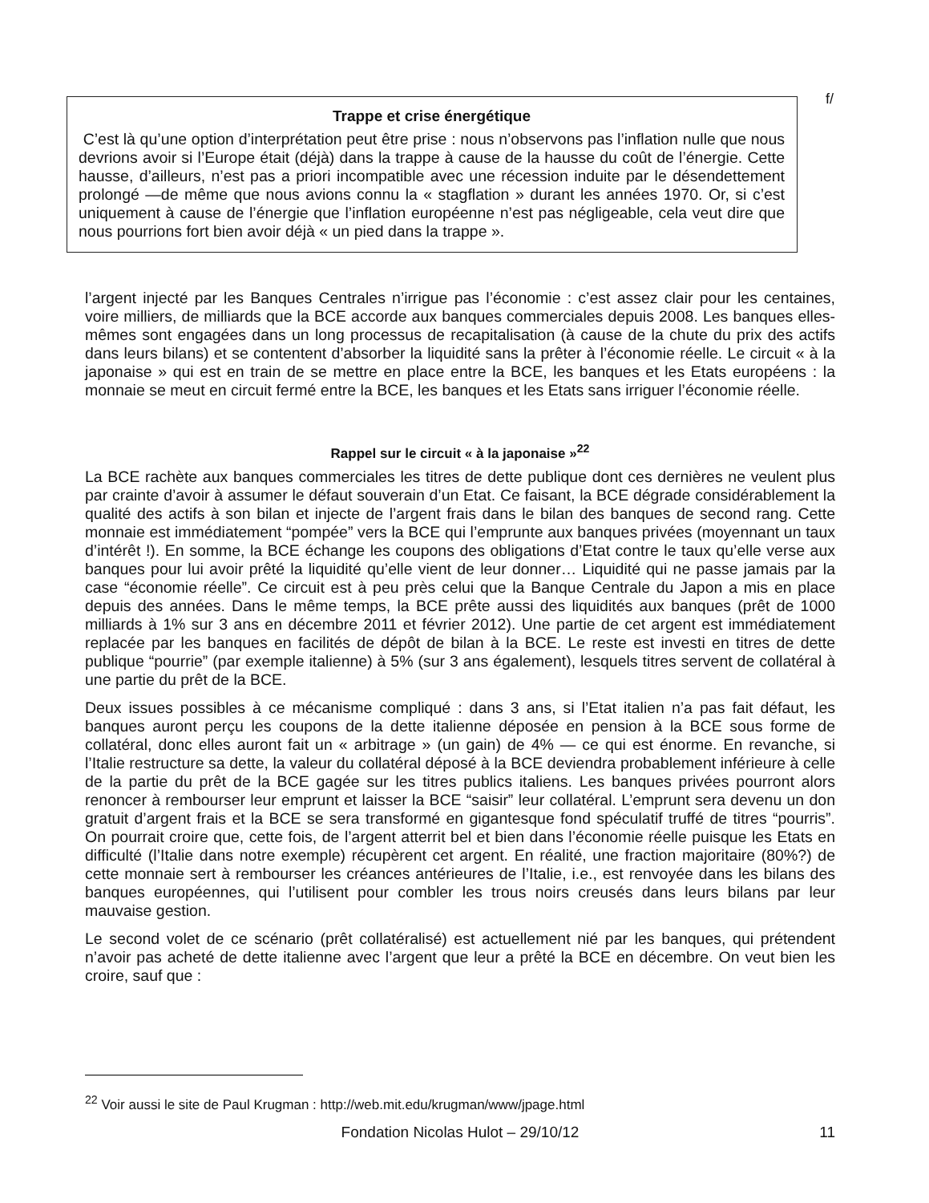f/
Trappe et crise énergétique
C’est là qu’une option d’interprétation peut être prise : nous n’observons pas l’inflation nulle que nous devrions avoir si l’Europe était (déjà) dans la trappe à cause de la hausse du coût de l’énergie. Cette hausse, d’ailleurs, n’est pas a priori incompatible avec une récession induite par le désendettement prolongé —de même que nous avions connu la « stagflation » durant les années 1970. Or, si c’est uniquement à cause de l’énergie que l’inflation européenne n’est pas négligeable, cela veut dire que nous pourrions fort bien avoir déjà « un pied dans la trappe ».
l’argent injecté par les Banques Centrales n’irrigue pas l’économie : c’est assez clair pour les centaines, voire milliers, de milliards que la BCE accorde aux banques commerciales depuis 2008. Les banques elles-mêmes sont engagées dans un long processus de recapitalisation (à cause de la chute du prix des actifs dans leurs bilans) et se contentent d’absorber la liquidité sans la prêter à l’économie réelle. Le circuit « à la japonaise » qui est en train de se mettre en place entre la BCE, les banques et les Etats européens : la monnaie se meut en circuit fermé entre la BCE, les banques et les Etats sans irriguer l’économie réelle.
Rappel sur le circuit « à la japonaise »<sup>22</sup>
La BCE rachète aux banques commerciales les titres de dette publique dont ces dernières ne veulent plus par crainte d’avoir à assumer le défaut souverain d’un Etat. Ce faisant, la BCE dégrade considérablement la qualité des actifs à son bilan et injecte de l’argent frais dans le bilan des banques de second rang. Cette monnaie est immédiatement “pompée” vers la BCE qui l’emprunte aux banques privées (moyennant un taux d’intérêt !). En somme, la BCE échange les coupons des obligations d’Etat contre le taux qu’elle verse aux banques pour lui avoir prêté la liquidité qu’elle vient de leur donner… Liquidité qui ne passe jamais par la case “économie réelle”. Ce circuit est à peu près celui que la Banque Centrale du Japon a mis en place depuis des années. Dans le même temps, la BCE prête aussi des liquidités aux banques (prêt de 1000 milliards à 1% sur 3 ans en décembre 2011 et février 2012). Une partie de cet argent est immédiatement replacée par les banques en facilités de dépôt de bilan à la BCE. Le reste est investi en titres de dette publique “pourrie” (par exemple italienne) à 5% (sur 3 ans également), lesquels titres servent de collatéral à une partie du prêt de la BCE.
Deux issues possibles à ce mécanisme compliqué : dans 3 ans, si l’Etat italien n’a pas fait défaut, les banques auront perçu les coupons de la dette italienne déposée en pension à la BCE sous forme de collatéral, donc elles auront fait un « arbitrage » (un gain) de 4% — ce qui est énorme. En revanche, si l’Italie restructure sa dette, la valeur du collatéral déposé à la BCE deviendra probablement inférieure à celle de la partie du prêt de la BCE gagée sur les titres publics italiens. Les banques privées pourront alors renoncer à rembourser leur emprunt et laisser la BCE “saisir” leur collatéral. L’emprunt sera devenu un don gratuit d’argent frais et la BCE se sera transformé en gigantesque fond spéculatif truffé de titres “pourris”. On pourrait croire que, cette fois, de l’argent atterrit bel et bien dans l’économie réelle puisque les Etats en difficulté (l’Italie dans notre exemple) récupèrent cet argent. En réalité, une fraction majoritaire (80%?) de cette monnaie sert à rembourser les créances antérieures de l’Italie, i.e., est renvoyée dans les bilans des banques européennes, qui l’utilisent pour combler les trous noirs creusés dans leurs bilans par leur mauvaise gestion.
Le second volet de ce scénario (prêt collatéralisé) est actuellement nié par les banques, qui prétendent n’avoir pas acheté de dette italienne avec l’argent que leur a prêté la BCE en décembre. On veut bien les croire, sauf que :
<sup>22</sup> Voir aussi le site de Paul Krugman : http://web.mit.edu/krugman/www/jpage.html
Fondation Nicolas Hulot – 29/10/12 11